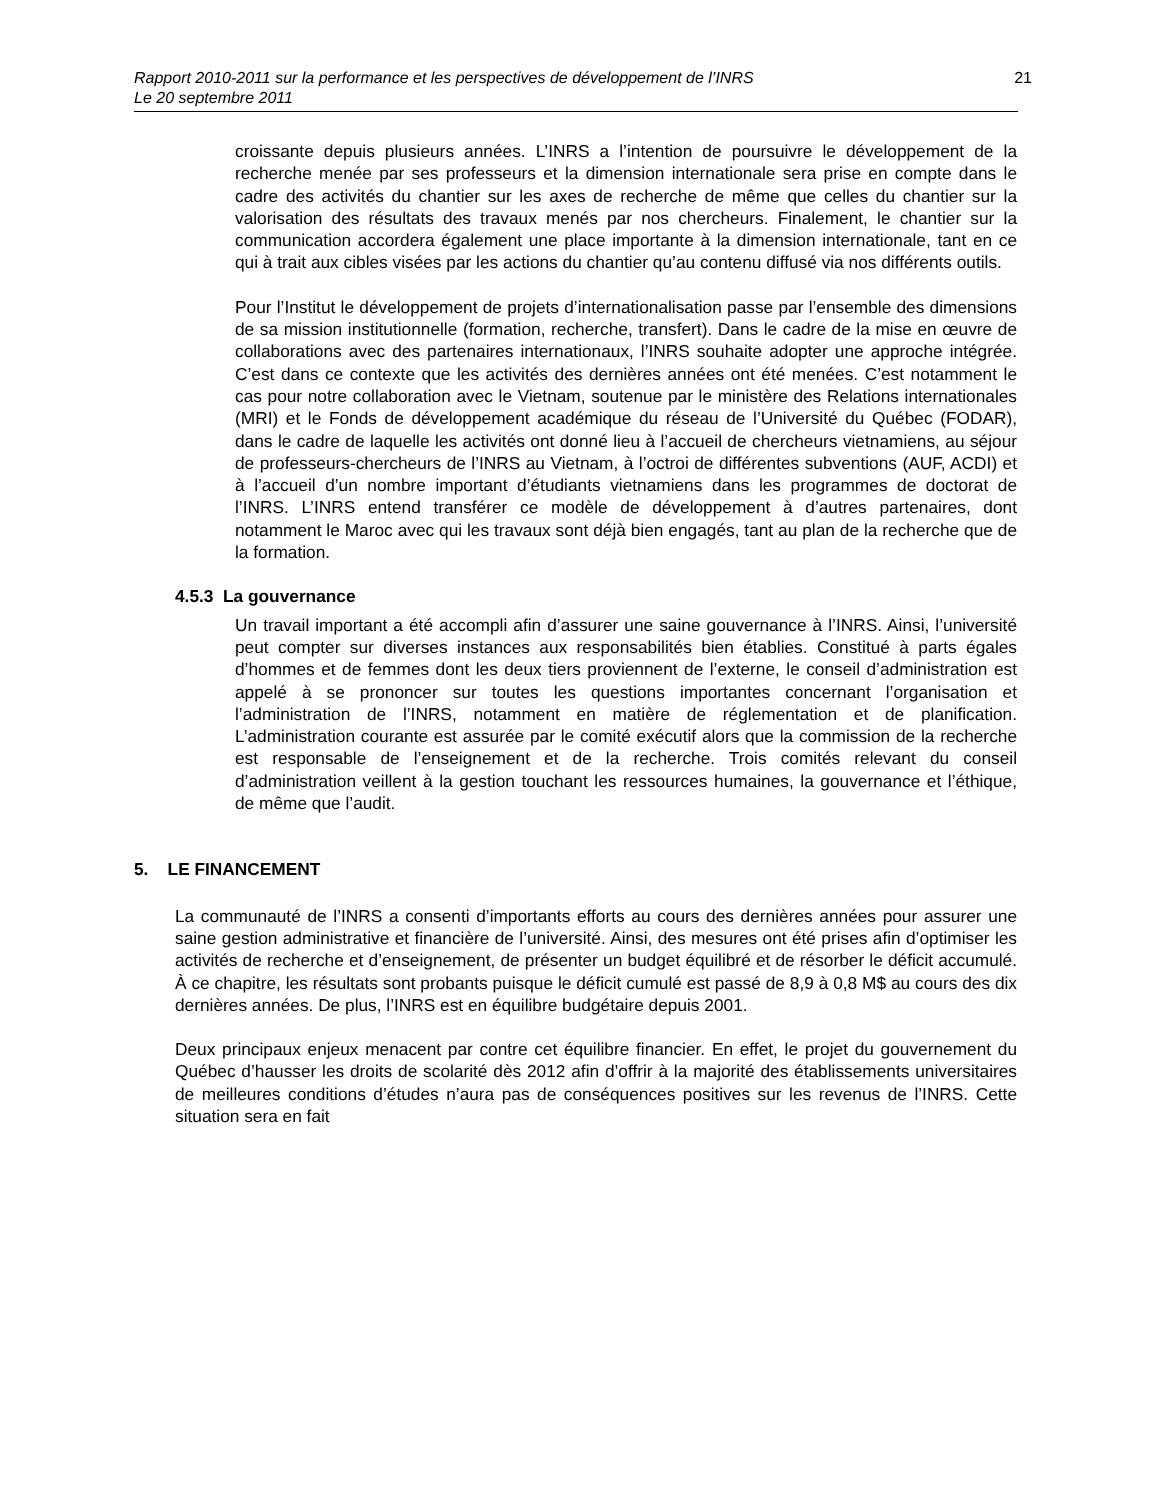Rapport 2010-2011 sur la performance et les perspectives de développement de l’INRS
Le 20 septembre 2011
21
croissante depuis plusieurs années. L’INRS a l’intention de poursuivre le développement de la recherche menée par ses professeurs et la dimension internationale sera prise en compte dans le cadre des activités du chantier sur les axes de recherche de même que celles du chantier sur la valorisation des résultats des travaux menés par nos chercheurs. Finalement, le chantier sur la communication accordera également une place importante à la dimension internationale, tant en ce qui à trait aux cibles visées par les actions du chantier qu’au contenu diffusé via nos différents outils.
Pour l’Institut le développement de projets d’internationalisation passe par l’ensemble des dimensions de sa mission institutionnelle (formation, recherche, transfert). Dans le cadre de la mise en œuvre de collaborations avec des partenaires internationaux, l’INRS souhaite adopter une approche intégrée. C’est dans ce contexte que les activités des dernières années ont été menées. C’est notamment le cas pour notre collaboration avec le Vietnam, soutenue par le ministère des Relations internationales (MRI) et le Fonds de développement académique du réseau de l’Université du Québec (FODAR), dans le cadre de laquelle les activités ont donné lieu à l’accueil de chercheurs vietnamiens, au séjour de professeurs-chercheurs de l’INRS au Vietnam, à l’octroi de différentes subventions (AUF, ACDI) et à l’accueil d’un nombre important d’étudiants vietnamiens dans les programmes de doctorat de l’INRS. L’INRS entend transférer ce modèle de développement à d’autres partenaires, dont notamment le Maroc avec qui les travaux sont déjà bien engagés, tant au plan de la recherche que de la formation.
4.5.3 La gouvernance
Un travail important a été accompli afin d’assurer une saine gouvernance à l’INRS. Ainsi, l’université peut compter sur diverses instances aux responsabilités bien établies. Constitué à parts égales d’hommes et de femmes dont les deux tiers proviennent de l’externe, le conseil d’administration est appelé à se prononcer sur toutes les questions importantes concernant l’organisation et l’administration de l’INRS, notamment en matière de réglementation et de planification. L’administration courante est assurée par le comité exécutif alors que la commission de la recherche est responsable de l’enseignement et de la recherche. Trois comités relevant du conseil d’administration veillent à la gestion touchant les ressources humaines, la gouvernance et l’éthique, de même que l’audit.
5. LE FINANCEMENT
La communauté de l’INRS a consenti d’importants efforts au cours des dernières années pour assurer une saine gestion administrative et financière de l’université. Ainsi, des mesures ont été prises afin d’optimiser les activités de recherche et d’enseignement, de présenter un budget équilibré et de résorber le déficit accumulé. À ce chapitre, les résultats sont probants puisque le déficit cumulé est passé de 8,9 à 0,8 M$ au cours des dix dernières années. De plus, l’INRS est en équilibre budgétaire depuis 2001.
Deux principaux enjeux menacent par contre cet équilibre financier. En effet, le projet du gouvernement du Québec d’hausser les droits de scolarité dès 2012 afin d’offrir à la majorité des établissements universitaires de meilleures conditions d’études n’aura pas de conséquences positives sur les revenus de l’INRS. Cette situation sera en fait